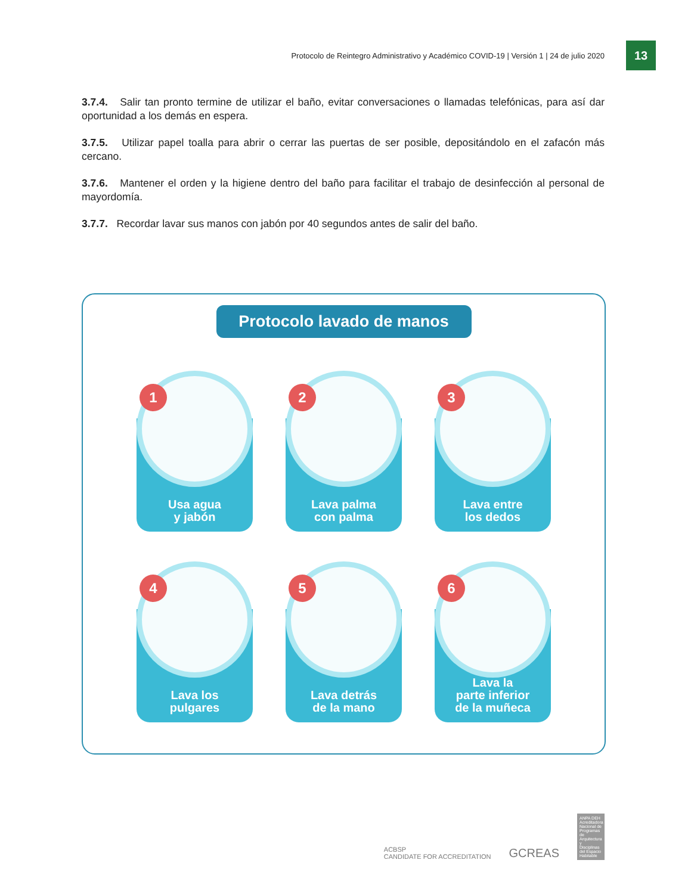Protocolo de Reintegro Administrativo y Académico COVID-19 | Versión 1 | 24 de julio 2020
13
3.7.4. Salir tan pronto termine de utilizar el baño, evitar conversaciones o llamadas telefónicas, para así dar oportunidad a los demás en espera.
3.7.5. Utilizar papel toalla para abrir o cerrar las puertas de ser posible, depositándolo en el zafacón más cercano.
3.7.6. Mantener el orden y la higiene dentro del baño para facilitar el trabajo de desinfección al personal de mayordomía.
3.7.7. Recordar lavar sus manos con jabón por 40 segundos antes de salir del baño.
Protocolo lavado de manos
1
Usa agua
y jabón
2
Lava palma
con palma
3
Lava entre
los dedos
4
Lava los
pulgares
5
Lava detrás
de la mano
6
Lava la
parte inferior
de la muñeca
ACBSP
CANDIDATE FOR ACCREDITATION
GCREAS
ANPA DEH Acreditadora Nacional de Programas de Arquitectura y Disciplinas del Espacio Habitable